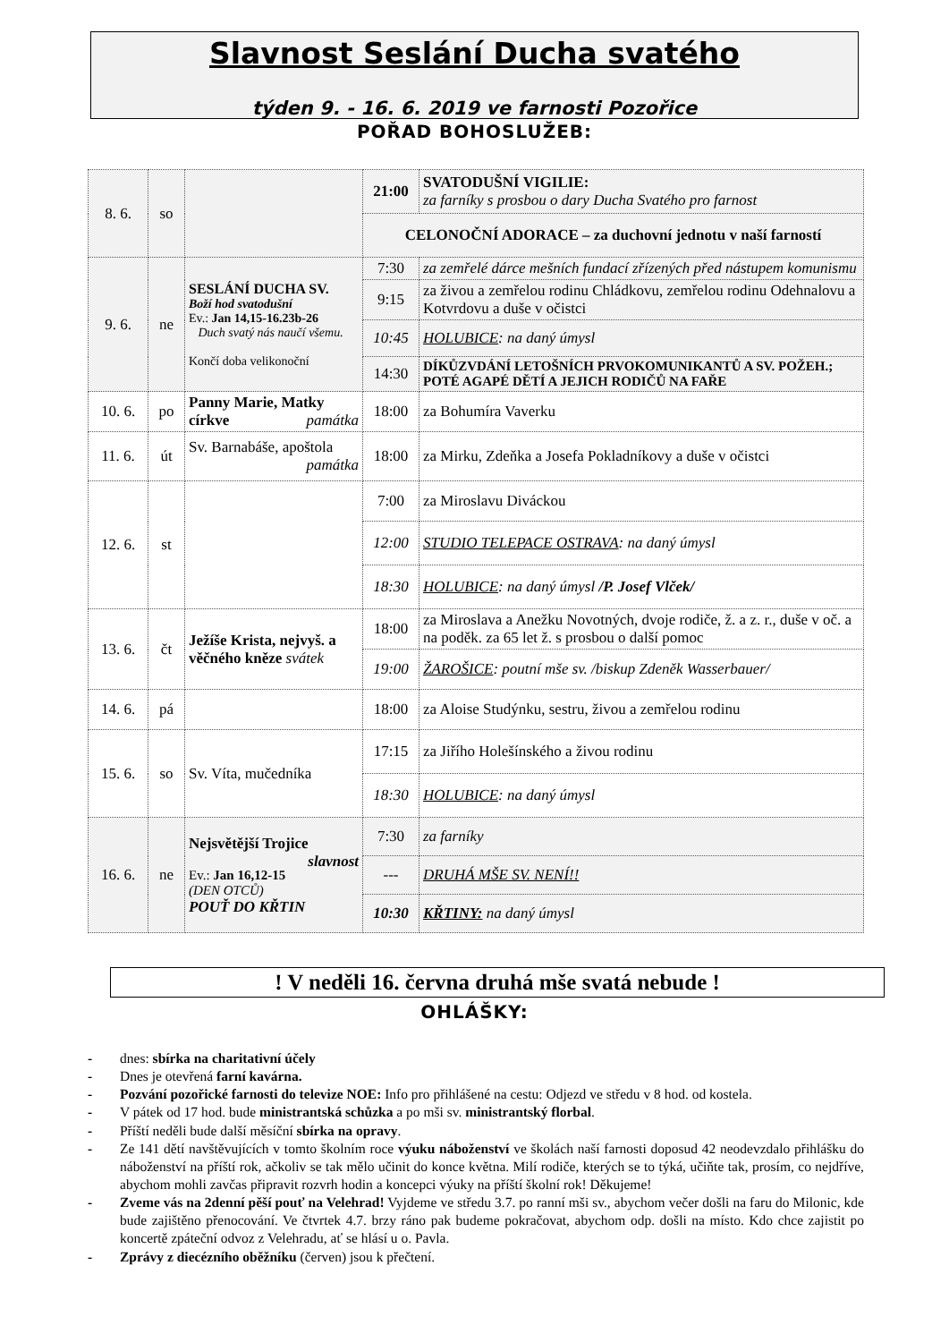Slavnost Seslání Ducha svatého
týden 9. - 16. 6. 2019 ve farnosti Pozořice
POŘAD BOHOSLUŽEB:
| 8. 6. | so | | 21:00 | SVATODUŠNÍ VIGILIE: za farníky s prosbou o dary Ducha Svatého pro farnost |
| | | | CELONOČNÍ ADORACE – za duchovní jednotu v naší farností | |
| 9. 6. | ne | SESLÁNÍ DUCHA SV. Boží hod svatodušní Ev.: Jan 14,15-16.23b-26 Duch svatý nás naučí všemu. Končí doba velikonoční | 7:30 | za zemřelé dárce mešních fundací zřízených před nástupem komunismu |
| | | | 9:15 | za živou a zemřelou rodinu Chládkovu, zemřelou rodinu Odehnalovu a Kotvrdovu a duše v očistci |
| | | | 10:45 | HOLUBICE : na daný úmysl |
| | | | 14:30 | DÍKŮZVDÁNÍ LETOŠNÍCH PRVOKOMUNIKANTŮ A SV. POŽEH.; POTÉ AGAPÉ DĚTÍ A JEJICH RODIČŮ NA FAŘE |
| 10. 6. | po | Panny Marie, Matky církve památka | 18:00 | za Bohumíra Vaverku |
| 11. 6. | út | Sv. Barnabáše, apoštola památka | 18:00 | za Mirku, Zdeňka a Josefa Pokladníkovy a duše v očistci |
| 12. 6. | st | | 7:00 | za Miroslavu Diváckou |
| | | | 12:00 | STUDIO TELEPACE OSTRAVA : na daný úmysl |
| | | | 18:30 | HOLUBICE : na daný úmysl /P. Josef Vlček/ |
| 13. 6. | čt | Ježíše Krista, nejvyš. a věčného kněze svátek | 18:00 | za Miroslava a Anežku Novotných, dvoje rodiče, ž. a z. r., duše v oč. a na poděk. za 65 let ž. s prosbou o další pomoc |
| | | | 19:00 | ŽAROŠICE : poutní mše sv. /biskup Zdeněk Wasserbauer/ |
| 14. 6. | pá | | 18:00 | za Aloise Studýnku, sestru, živou a zemřelou rodinu |
| 15. 6. | so | Sv. Víta, mučedníka | 17:15 | za Jiřího Holešínského a živou rodinu |
| | | | 18:30 | HOLUBICE : na daný úmysl |
| 16. 6. | ne | Nejsvětější Trojice slavnost Ev.: Jan 16,12-15 (DEN OTCŮ) POUŤ DO KŘTIN | 7:30 | za farníky |
| | | | --- | DRUHÁ MŠE SV. NENÍ!! |
| | | | 10:30 | KŘTINY: na daný úmysl |
! V neděli 16. června druhá mše svatá nebude !
OHLÁŠKY:
- dnes: sbírka na charitativní účely
- Dnes je otevřená farní kavárna.
- Pozvání pozořické farnosti do televize NOE: Info pro přihlášené na cestu: Odjezd ve středu v 8 hod. od kostela.
- V pátek od 17 hod. bude ministrantská schůzka a po mši sv. ministrantský florbal.
- Příští neděli bude další měsíční sbírka na opravy.
- Ze 141 dětí navštěvujících v tomto školním roce výuku náboženství ve školách naší farnosti doposud 42 neodevzdalo přihlášku do náboženství na příští rok, ačkoliv se tak mělo učinit do konce května. Milí rodiče, kterých se to týká, učiňte tak, prosím, co nejdříve, abychom mohli zavčas připravit rozvrh hodin a koncepci výuky na příští školní rok! Děkujeme!
- Zveme vás na 2denní pěší pouť na Velehrad! Vyjdeme ve středu 3.7. po ranní mši sv., abychom večer došli na faru do Milonic, kde bude zajištěno přenocování. Ve čtvrtek 4.7. brzy ráno pak budeme pokračovat, abychom odp. došli na místo. Kdo chce zajistit po koncertě zpáteční odvoz z Velehradu, ať se hlásí u o. Pavla.
- Zprávy z diecézního oběžníku (červen) jsou k přečtení.